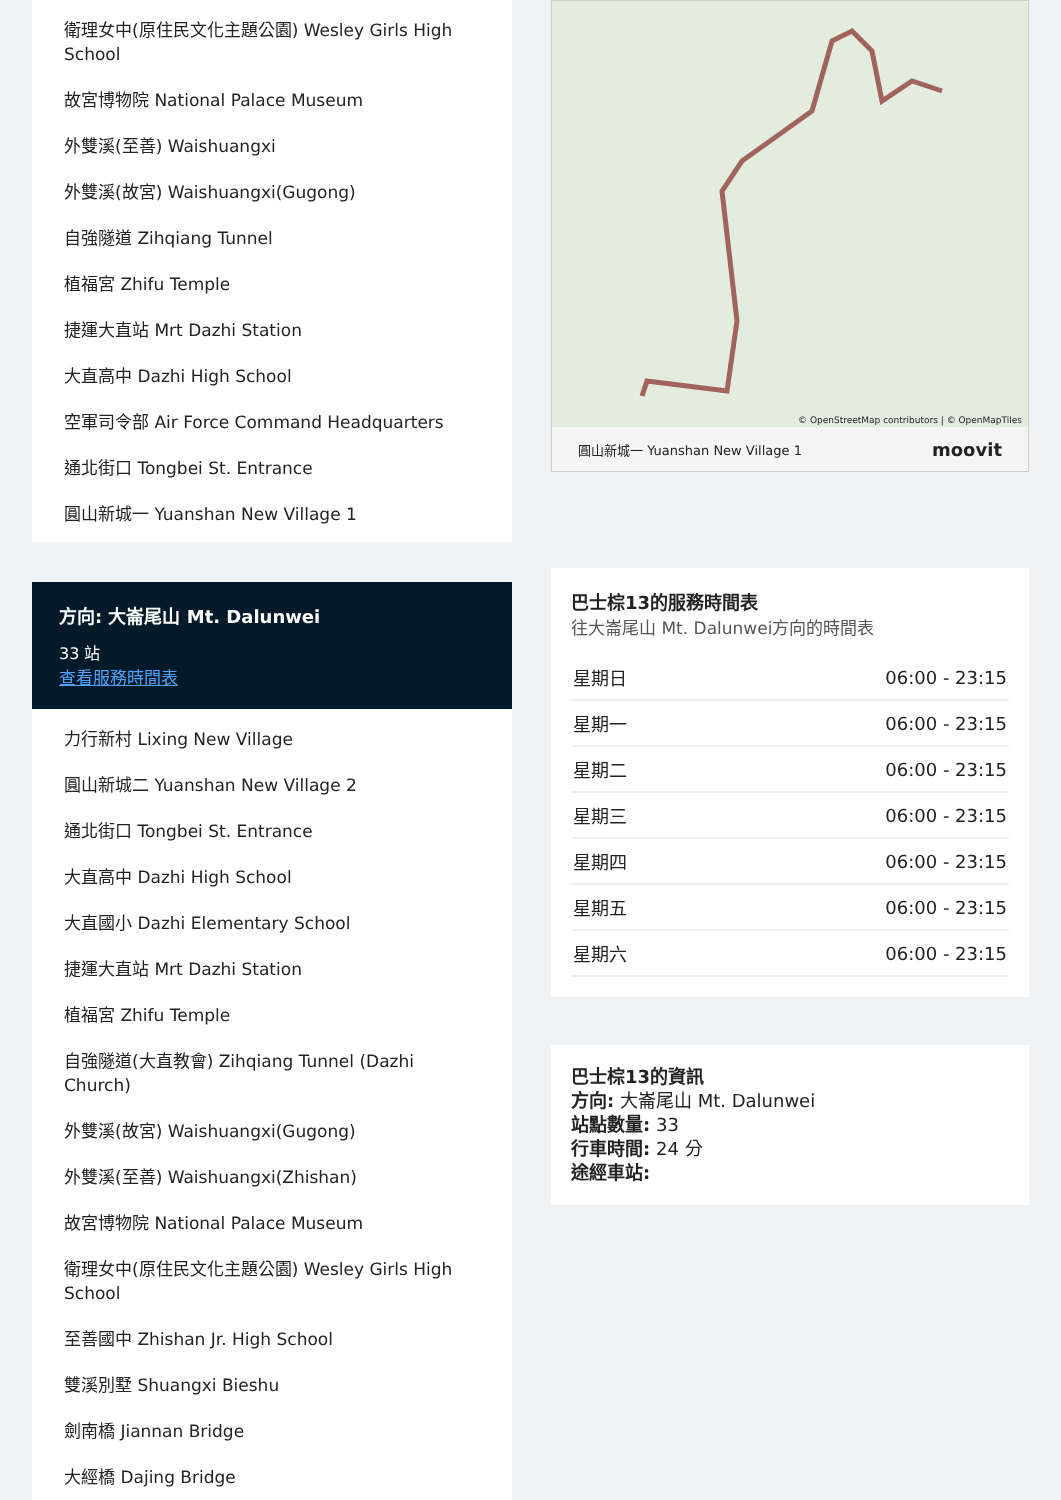衛理女中(原住民文化主題公園) Wesley Girls High School
故宮博物院 National Palace Museum
外雙溪(至善) Waishuangxi
外雙溪(故宮) Waishuangxi(Gugong)
自強隧道 Zihqiang Tunnel
植福宮 Zhifu Temple
捷運大直站 Mrt Dazhi Station
大直高中 Dazhi High School
空軍司令部 Air Force Command Headquarters
通北街口 Tongbei St. Entrance
圓山新城一 Yuanshan New Village 1
方向: 大崙尾山 Mt. Dalunwei
33 站
查看服務時間表
力行新村 Lixing New Village
圓山新城二 Yuanshan New Village 2
通北街口 Tongbei St. Entrance
大直高中 Dazhi High School
大直國小 Dazhi Elementary School
捷運大直站 Mrt Dazhi Station
植福宮 Zhifu Temple
自強隧道(大直教會) Zihqiang Tunnel (Dazhi Church)
外雙溪(故宮) Waishuangxi(Gugong)
外雙溪(至善) Waishuangxi(Zhishan)
故宮博物院 National Palace Museum
衛理女中(原住民文化主題公園) Wesley Girls High School
至善國中 Zhishan Jr. High School
雙溪別墅 Shuangxi Bieshu
劍南橋 Jiannan Bridge
大經橋 Dajing Bridge
© OpenStreetMap contributors | © OpenMapTiles
圓山新城一 Yuanshan New Village 1 moovit
巴士棕13的服務時間表
往大崙尾山 Mt. Dalunwei方向的時間表
| 星期日 | 06:00 - 23:15 |
| 星期一 | 06:00 - 23:15 |
| 星期二 | 06:00 - 23:15 |
| 星期三 | 06:00 - 23:15 |
| 星期四 | 06:00 - 23:15 |
| 星期五 | 06:00 - 23:15 |
| 星期六 | 06:00 - 23:15 |
巴士棕13的資訊
方向: 大崙尾山 Mt. Dalunwei
站點數量: 33
行車時間: 24 分
途經車站: